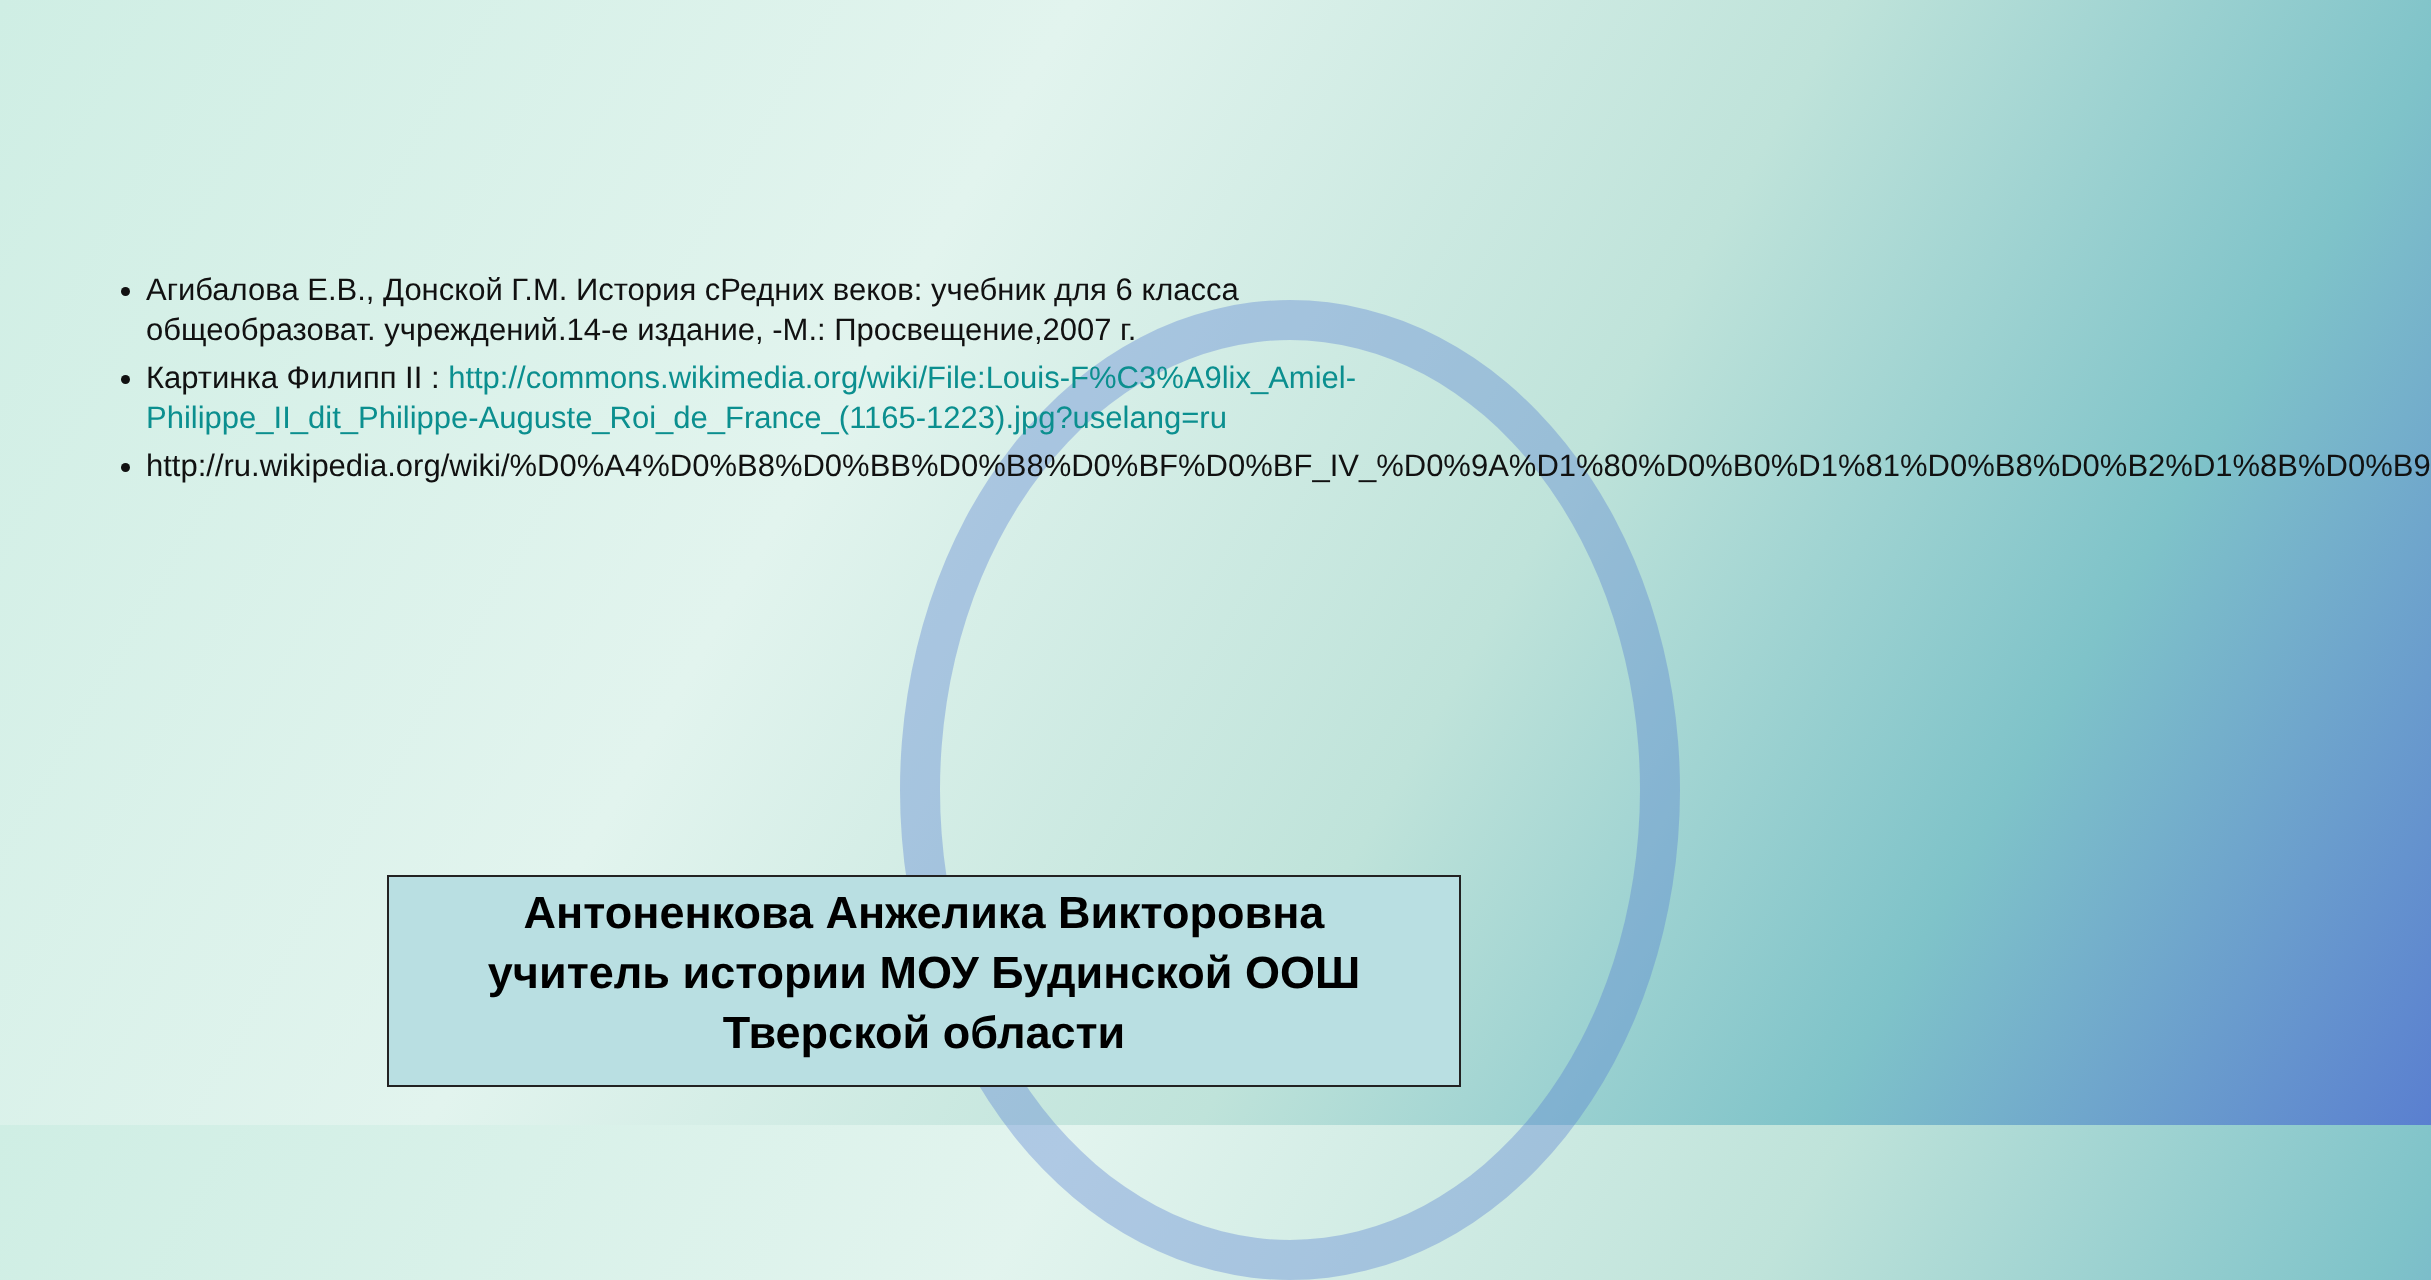Агибалова Е.В., Донской Г.М. История сРедних веков: учебник для 6 класса общеобразоват. учреждений.14-е издание, -М.: Просвещение,2007 г.
Картинка Филипп II : http://commons.wikimedia.org/wiki/File:Louis-F%C3%A9lix_Amiel-Philippe_II_dit_Philippe-Auguste_Roi_de_France_(1165-1223).jpg?uselang=ru
http://ru.wikipedia.org/wiki/%D0%A4%D0%B8%D0%BB%D0%B8%D0%BF%D0%BF_IV_%D0%9A%D1%80%D0%B0%D1%81%D0%B8%D0%B2%D1%8B%D0%B9
Антоненкова Анжелика Викторовна
учитель истории МОУ Будинской ООШ
Тверской области